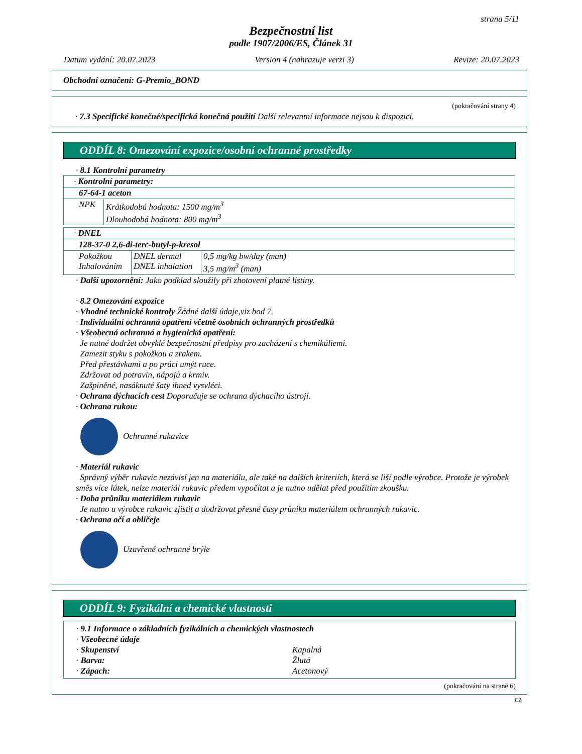strana 5/11
Bezpečnostní list
podle 1907/2006/ES, Článek 31
Datum vydání: 20.07.2023 Version 4 (nahrazuje verzi 3) Revize: 20.07.2023
Obchodní označení: G-Premio_BOND
(pokračování strany 4)
· 7.3 Specifické konečné/specifická konečná použití Další relevantní informace nejsou k dispozici.
ODDÍL 8: Omezování expozice/osobní ochranné prostředky
· 8.1 Kontrolní parametry
| · Kontrolní parametry: | |
| 67-64-1 aceton | |
| NPK | Krátkodobá hodnota: 1500 mg/m<sup>3</sup> Dlouhodobá hodnota: 800 mg/m<sup>3</sup> |
| · DNEL | | |
| 128-37-0 2,6-di-terc-butyl-p-kresol | | |
| Pokožkou Inhalováním | DNEL dermal DNEL inhalation | 0,5 mg/kg bw/day (man) 3,5 mg/m<sup>3</sup> (man) |
· Další upozornění: Jako podklad sloužily při zhotovení platné listiny.
· 8.2 Omezování expozice
· Vhodné technické kontroly Žádné další údaje,viz bod 7.
· Individuální ochranná opatření včetně osobních ochranných prostředků
· Všeobecná ochranná a hygienická opatření:
Je nutné dodržet obvyklé bezpečnostní předpisy pro zacházení s chemikáliemi.
Zamezit styku s pokožkou a zrakem.
Před přestávkami a po práci umýt ruce.
Zdržovat od potravin, nápojů a krmiv.
Zašpiněné, nasáknuté šaty ihned vysvléci.
· Ochrana dýchacích cest Doporučuje se ochrana dýchacího ústrojí.
· Ochrana rukou:
Ochranné rukavice
· Materiál rukavic
Správný výběr rukavic nezávisí jen na materiálu, ale také na dalších kriteriích, která se liší podle výrobce. Protože je výrobek směs více látek, nelze materiál rukavic předem vypočítat a je nutno udělat před použitím zkoušku.
· Doba průniku materiálem rukavic
Je nutno u výrobce rukavic zjistit a dodržovat přesné časy průniku materiálem ochranných rukavic.
· Ochrana očí a obličeje
Uzavřené ochranné brýle
ODDÍL 9: Fyzikální a chemické vlastnosti
· 9.1 Informace o základních fyzikálních a chemických vlastnostech
· Všeobecné údaje
· Skupenství Kapalná
· Barva: Žlutá
· Zápach: Acetonový
(pokračování na straně 6)
CZ